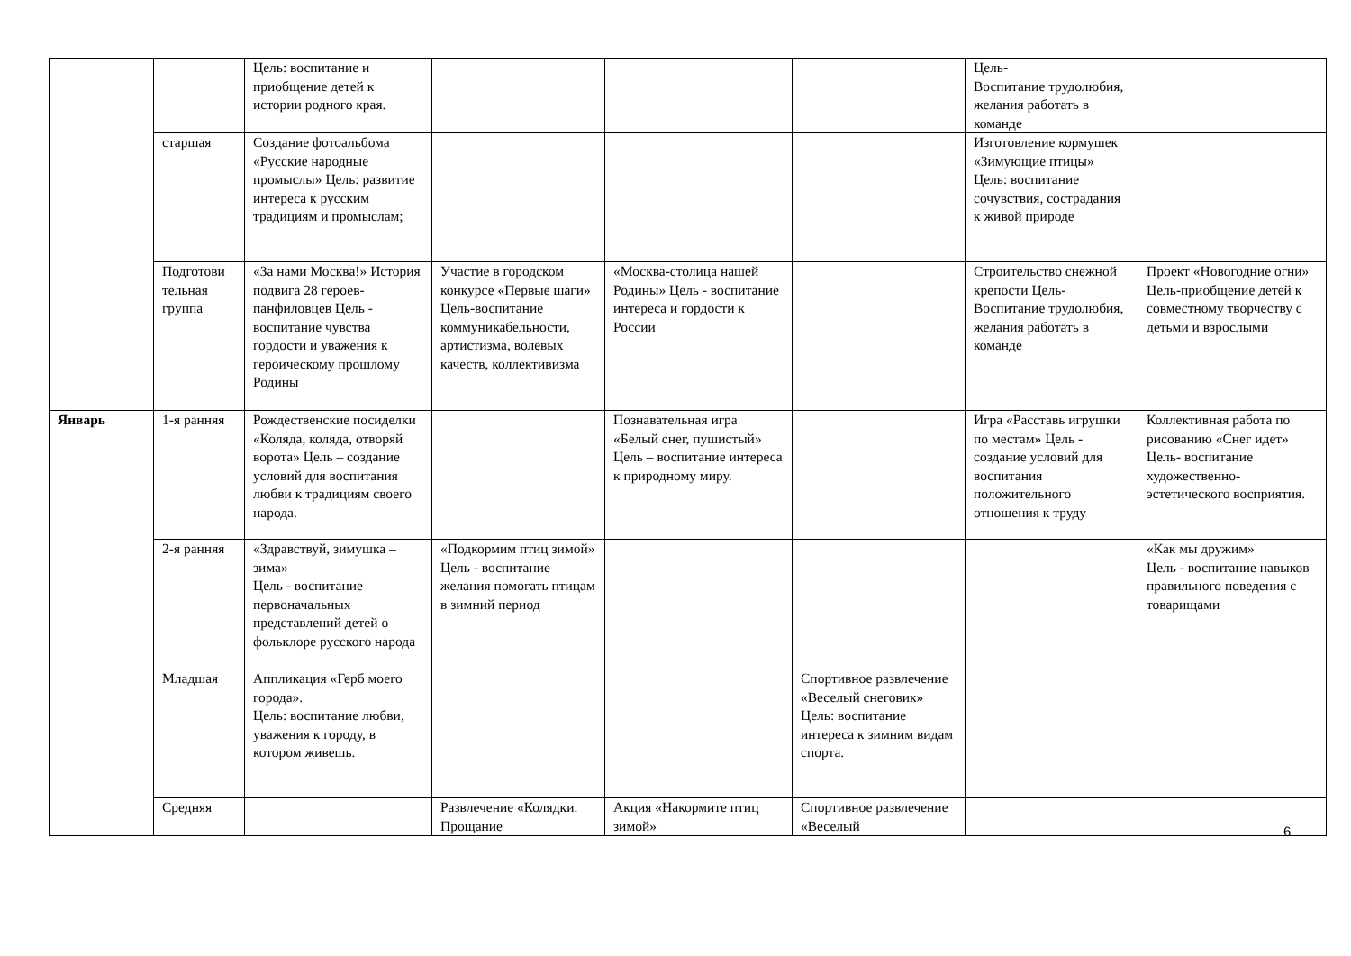| | | Цель: воспитание и приобщение детей к истории родного края. | | | | Цель- Воспитание трудолюбия, желания работать в команде | |
| | старшая | Создание фотоальбома «Русские народные промыслы» Цель: развитие интереса к русским традициям и промыслам; | | | | Изготовление кормушек «Зимующие птицы» Цель: воспитание сочувствия, сострадания к живой природе | |
| | Подготови тельная группа | «За нами Москва!» История подвига 28 героев-панфиловцев Цель - воспитание чувства гордости и уважения к героическому прошлому Родины | Участие в городском конкурсе «Первые шаги» Цель-воспитание коммуникабельности, артистизма, волевых качеств, коллективизма | «Москва-столица нашей Родины» Цель - воспитание интереса и гордости к России | | Строительство снежной крепости Цель- Воспитание трудолюбия, желания работать в команде | Проект «Новогодние огни» Цель-приобщение детей к совместному творчеству с детьми и взрослыми |
| Январь | 1-я ранняя | Рождественские посиделки «Коляда, коляда, отворяй ворота» Цель – создание условий для воспитания любви к традициям своего народа. | | Познавательная игра «Белый снег, пушистый» Цель – воспитание интереса к природному миру. | | Игра «Расставь игрушки по местам» Цель - создание условий для воспитания положительного отношения к труду | Коллективная работа по рисованию «Снег идет» Цель- воспитание художественно-эстетического восприятия. |
| | 2-я ранняя | «Здравствуй, зимушка – зима» Цель - воспитание первоначальных представлений детей о фольклоре русского народа | «Подкормим птиц зимой» Цель - воспитание желания помогать птицам в зимний период | | | | «Как мы дружим» Цель - воспитание навыков правильного поведения с товарищами |
| | Младшая | Аппликация «Герб моего города». Цель: воспитание любви, уважения к городу, в котором живешь. | | | Спортивное развлечение «Веселый снеговик» Цель: воспитание интереса к зимним видам спорта. | | |
| | Средняя | | Развлечение «Колядки. Прощание | Акция «Накормите птиц зимой» | Спортивное развлечение «Веселый | | |
6